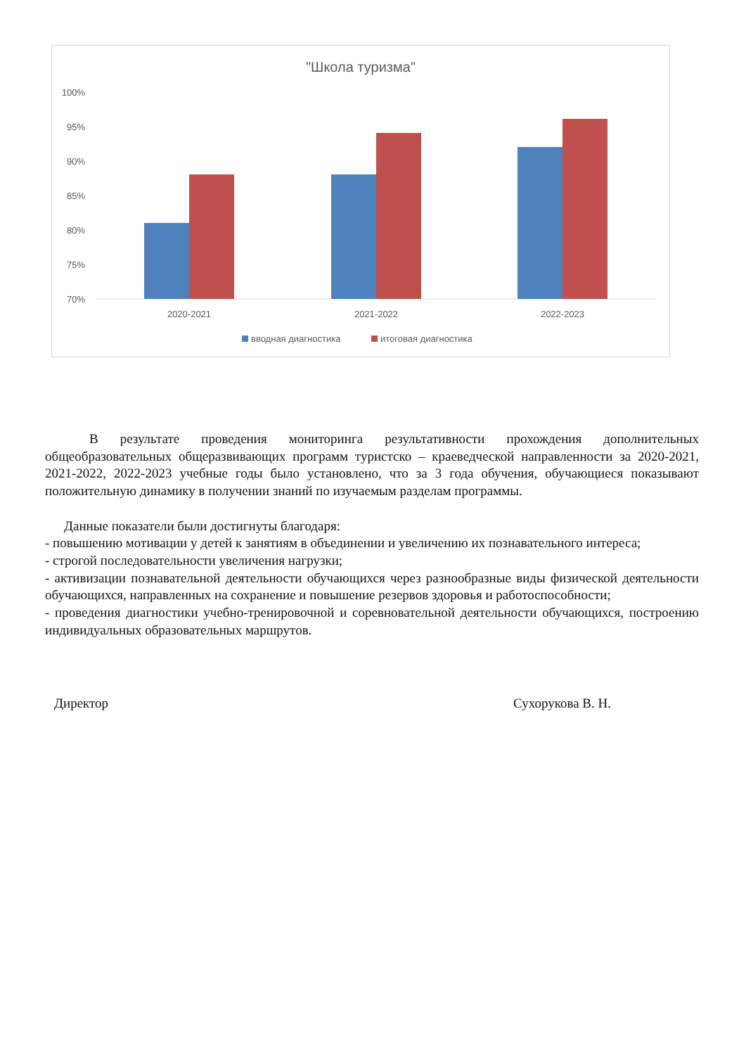"Школа туризма"
100%
95%
90%
85%
80%
75%
70%
2020-2021
2021-2022
2022-2023
вводная диагностика
итоговая диагностика
В результате проведения мониторинга результативности прохождения дополнительных общеобразовательных общеразвивающих программ туристско – краеведческой направленности за 2020-2021, 2021-2022, 2022-2023 учебные годы было установлено, что за 3 года обучения, обучающиеся показывают положительную динамику в получении знаний по изучаемым разделам программы.
Данные показатели были достигнуты благодаря:
- повышению мотивации у детей к занятиям в объединении и увеличению их познавательного интереса;
- строгой последовательности увеличения нагрузки;
- активизации познавательной деятельности обучающихся через разнообразные виды физической деятельности обучающихся, направленных на сохранение и повышение резервов здоровья и работоспособности;
- проведения диагностики учебно-тренировочной и соревновательной деятельности обучающихся, построению индивидуальных образовательных маршрутов.
Директор Сухорукова В. Н.